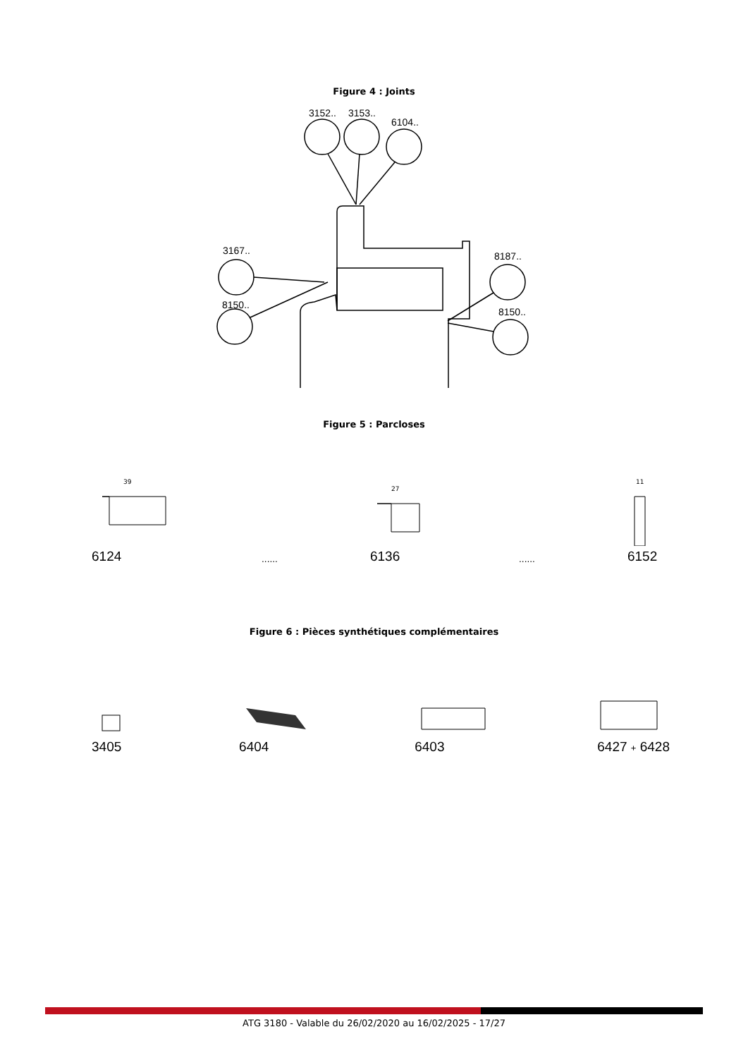Figure 4 : Joints
3152..
3153..
6104..
3167..
8150..
8187..
8150..
Figure 5 : Parcloses
39
6124
......
27
6136
......
11
6152
Figure 6 : Pièces synthétiques complémentaires
3405
6404
6403
6427 + 6428
ATG 3180 - Valable du 26/02/2020 au 16/02/2025 - 17/27